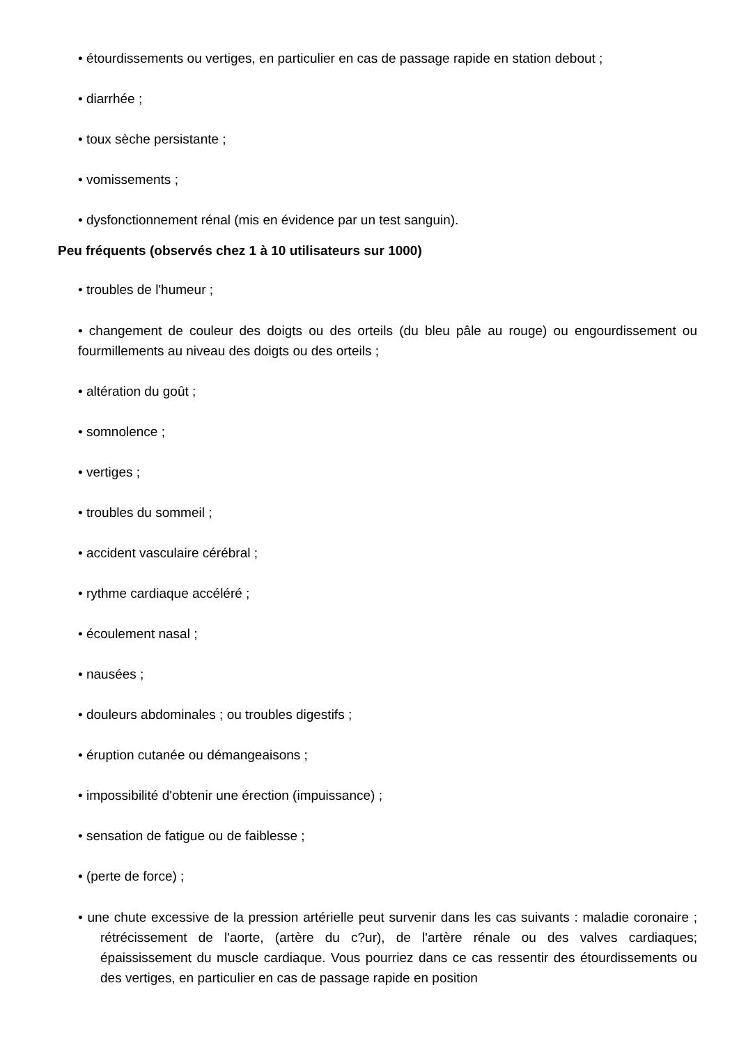• étourdissements ou vertiges, en particulier en cas de passage rapide en station debout ;
• diarrhée ;
• toux sèche persistante ;
• vomissements ;
• dysfonctionnement rénal (mis en évidence par un test sanguin).
Peu fréquents (observés chez 1 à 10 utilisateurs sur 1000)
• troubles de l'humeur ;
• changement de couleur des doigts ou des orteils (du bleu pâle au rouge) ou engourdissement ou fourmillements au niveau des doigts ou des orteils ;
• altération du goût ;
• somnolence ;
• vertiges ;
• troubles du sommeil ;
• accident vasculaire cérébral ;
• rythme cardiaque accéléré ;
• écoulement nasal ;
• nausées ;
• douleurs abdominales ; ou troubles digestifs ;
• éruption cutanée ou démangeaisons ;
• impossibilité d'obtenir une érection (impuissance) ;
• sensation de fatigue ou de faiblesse ;
• (perte de force) ;
• une chute excessive de la pression artérielle peut survenir dans les cas suivants : maladie coronaire ; rétrécissement de l'aorte, (artère du c?ur), de l'artère rénale ou des valves cardiaques; épaississement du muscle cardiaque. Vous pourriez dans ce cas ressentir des étourdissements ou des vertiges, en particulier en cas de passage rapide en position